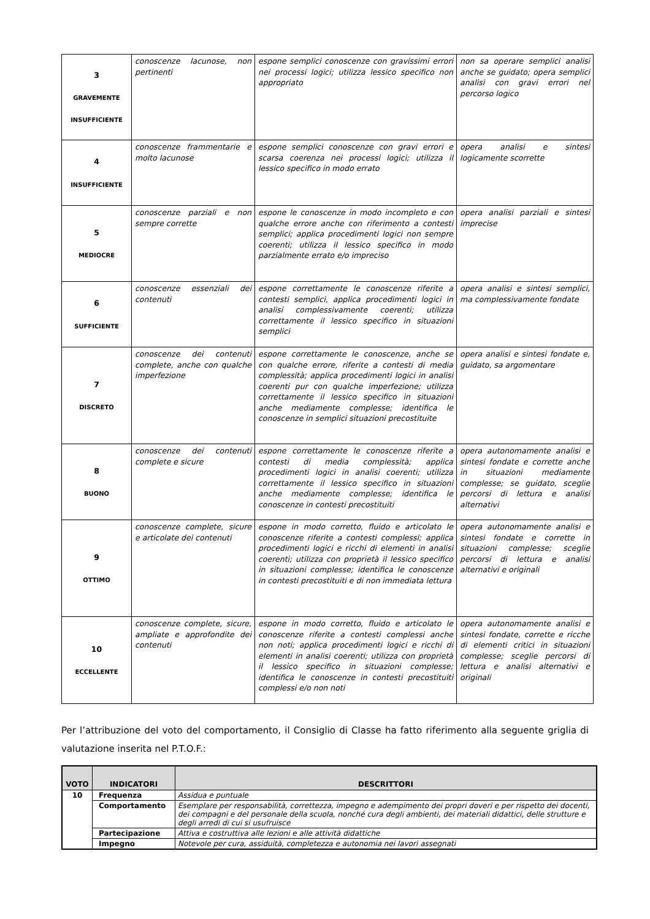| 3 GRAVEMENTE INSUFFICIENTE | conoscenze lacunose, non pertinenti | espone semplici conoscenze con gravissimi errori nei processi logici; utilizza lessico specifico non appropriato | non sa operare semplici analisi anche se guidato; opera semplici analisi con gravi errori nel percorso logico |
| 4 INSUFFICIENTE | conoscenze frammentarie e molto lacunose | espone semplici conoscenze con gravi errori e scarsa coerenza nei processi logici; utilizza il lessico specifico in modo errato | opera analisi e sintesi logicamente scorrette |
| 5 MEDIOCRE | conoscenze parziali e non sempre corrette | espone le conoscenze in modo incompleto e con qualche errore anche con riferimento a contesti semplici; applica procedimenti logici non sempre coerenti; utilizza il lessico specifico in modo parzialmente errato e/o impreciso | opera analisi parziali e sintesi imprecise |
| 6 SUFFICIENTE | conoscenze essenziali dei contenuti | espone correttamente le conoscenze riferite a contesti semplici, applica procedimenti logici in analisi complessivamente coerenti; utilizza correttamente il lessico specifico in situazioni semplici | opera analisi e sintesi semplici, ma complessivamente fondate |
| 7 DISCRETO | conoscenze dei contenuti complete, anche con qualche imperfezione | espone correttamente le conoscenze, anche se con qualche errore, riferite a contesti di media complessità; applica procedimenti logici in analisi coerenti pur con qualche imperfezione; utilizza correttamente il lessico specifico in situazioni anche mediamente complesse; identifica le conoscenze in semplici situazioni precostituite | opera analisi e sintesi fondate e, guidato, sa argomentare |
| 8 BUONO | conoscenze dei contenuti complete e sicure | espone correttamente le conoscenze riferite a contesti di media complessità; applica procedimenti logici in analisi coerenti; utilizza correttamente il lessico specifico in situazioni anche mediamente complesse; identifica le conoscenze in contesti precostituiti | opera autonomamente analisi e sintesi fondate e corrette anche in situazioni mediamente complesse; se guidato, sceglie percorsi di lettura e analisi alternativi |
| 9 OTTIMO | conoscenze complete, sicure e articolate dei contenuti | espone in modo corretto, fluido e articolato le conoscenze riferite a contesti complessi; applica procedimenti logici e ricchi di elementi in analisi coerenti; utilizza con proprietà il lessico specifico in situazioni complesse; identifica le conoscenze in contesti precostituiti e di non immediata lettura | opera autonomamente analisi e sintesi fondate e corrette in situazioni complesse; sceglie percorsi di lettura e analisi alternativi e originali |
| 10 ECCELLENTE | conoscenze complete, sicure, ampliate e approfondite dei contenuti | espone in modo corretto, fluido e articolato le conoscenze riferite a contesti complessi anche non noti; applica procedimenti logici e ricchi di elementi in analisi coerenti; utilizza con proprietà il lessico specifico in situazioni complesse; identifica le conoscenze in contesti precostituiti complessi e/o non noti | opera autonomamente analisi e sintesi fondate, corrette e ricche di elementi critici in situazioni complesse; sceglie percorsi di lettura e analisi alternativi e originali |
Per l’attribuzione del voto del comportamento, il Consiglio di Classe ha fatto riferimento alla seguente griglia di valutazione inserita nel P.T.O.F.:
| VOTO | INDICATORI | DESCRITTORI |
| --- | --- | --- |
| 10 | Frequenza | Assidua e puntuale |
| | Comportamento | Esemplare per responsabilità, correttezza, impegno e adempimento dei propri doveri e per rispetto dei docenti, dei compagni e del personale della scuola, nonché cura degli ambienti, dei materiali didattici, delle strutture e degli arredi di cui si usufruisce |
| | Partecipazione | Attiva e costruttiva alle lezioni e alle attività didattiche |
| | Impegno | Notevole per cura, assiduità, completezza e autonomia nei lavori assegnati |